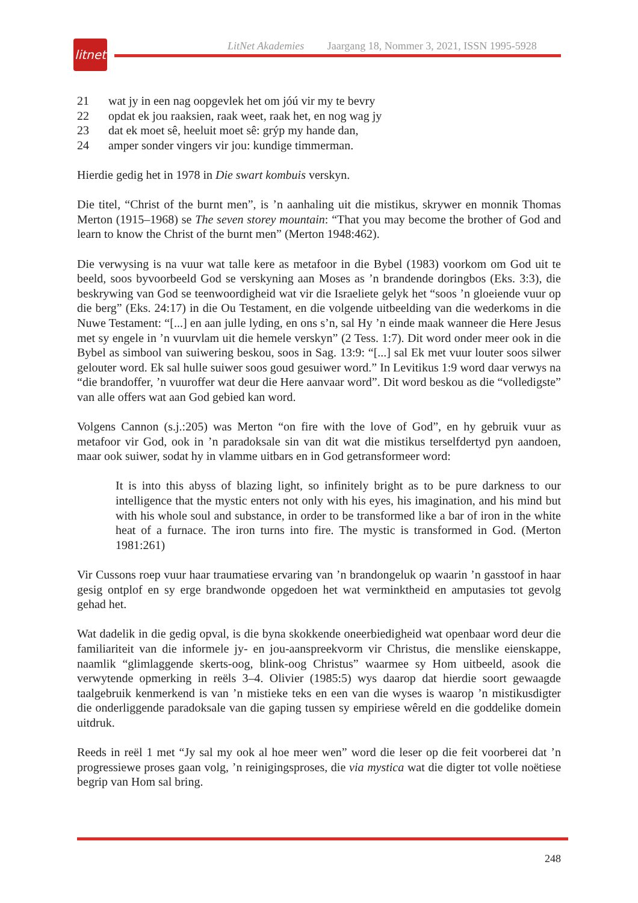litnet
LitNet Akademies Jaargang 18, Nommer 3, 2021, ISSN 1995-5928
21 wat jy in een nag oopgevlek het om jóú vir my te bevry
22 opdat ek jou raaksien, raak weet, raak het, en nog wag jy
23 dat ek moet sê, heeluit moet sê: grýp my hande dan,
24 amper sonder vingers vir jou: kundige timmerman.
Hierdie gedig het in 1978 in Die swart kombuis verskyn.
Die titel, “Christ of the burnt men”, is ’n aanhaling uit die mistikus, skrywer en monnik Thomas Merton (1915–1968) se The seven storey mountain: “That you may become the brother of God and learn to know the Christ of the burnt men” (Merton 1948:462).
Die verwysing is na vuur wat talle kere as metafoor in die Bybel (1983) voorkom om God uit te beeld, soos byvoorbeeld God se verskyning aan Moses as ’n brandende doringbos (Eks. 3:3), die beskrywing van God se teenwoordigheid wat vir die Israeliete gelyk het “soos ’n gloeiende vuur op die berg” (Eks. 24:17) in die Ou Testament, en die volgende uitbeelding van die wederkoms in die Nuwe Testament: “[...] en aan julle lyding, en ons s’n, sal Hy ’n einde maak wanneer die Here Jesus met sy engele in ’n vuurvlam uit die hemele verskyn” (2 Tess. 1:7). Dit word onder meer ook in die Bybel as simbool van suiwering beskou, soos in Sag. 13:9: “[...] sal Ek met vuur louter soos silwer gelouter word. Ek sal hulle suiwer soos goud gesuiwer word.” In Levitikus 1:9 word daar verwys na “die brandoffer, ’n vuuroffer wat deur die Here aanvaar word”. Dit word beskou as die “volledigste” van alle offers wat aan God gebied kan word.
Volgens Cannon (s.j.:205) was Merton “on fire with the love of God”, en hy gebruik vuur as metafoor vir God, ook in ’n paradoksale sin van dit wat die mistikus terselfdertyd pyn aandoen, maar ook suiwer, sodat hy in vlamme uitbars en in God getransformeer word:
It is into this abyss of blazing light, so infinitely bright as to be pure darkness to our intelligence that the mystic enters not only with his eyes, his imagination, and his mind but with his whole soul and substance, in order to be transformed like a bar of iron in the white heat of a furnace. The iron turns into fire. The mystic is transformed in God. (Merton 1981:261)
Vir Cussons roep vuur haar traumatiese ervaring van ’n brandongeluk op waarin ’n gasstoof in haar gesig ontplof en sy erge brandwonde opgedoen het wat verminktheid en amputasies tot gevolg gehad het.
Wat dadelik in die gedig opval, is die byna skokkende oneerbiedigheid wat openbaar word deur die familiariteit van die informele jy- en jou-aanspreekvorm vir Christus, die menslike eienskappe, naamlik “glimlaggende skerts-oog, blink-oog Christus” waarmee sy Hom uitbeeld, asook die verwytende opmerking in reëls 3–4. Olivier (1985:5) wys daarop dat hierdie soort gewaagde taalgebruik kenmerkend is van ’n mistieke teks en een van die wyses is waarop ’n mistikusdigter die onderliggende paradoksale van die gaping tussen sy empiriese wêreld en die goddelike domein uitdruk.
Reeds in reël 1 met “Jy sal my ook al hoe meer wen” word die leser op die feit voorberei dat ’n progressiewe proses gaan volg, ’n reinigingsproses, die via mystica wat die digter tot volle noëtiese begrip van Hom sal bring.
248